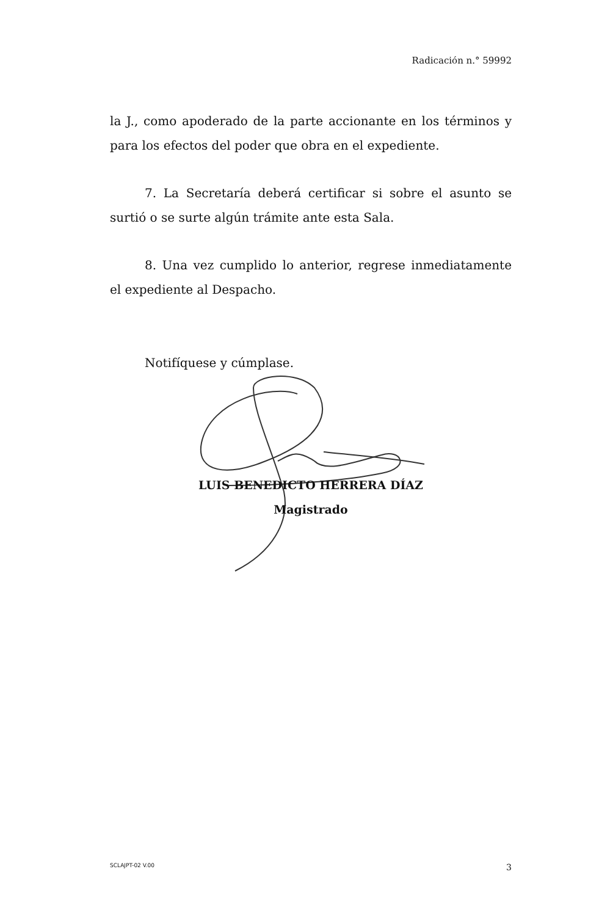Radicación n.° 59992
la J., como apoderado de la parte accionante en los términos y para los efectos del poder que obra en el expediente.
7. La Secretaría deberá certificar si sobre el asunto se surtió o se surte algún trámite ante esta Sala.
8. Una vez cumplido lo anterior, regrese inmediatamente el expediente al Despacho.
Notifíquese y cúmplase.
LUIS BENEDICTO HERRERA DÍAZ
Magistrado
SCLAJPT-02 V.00 3